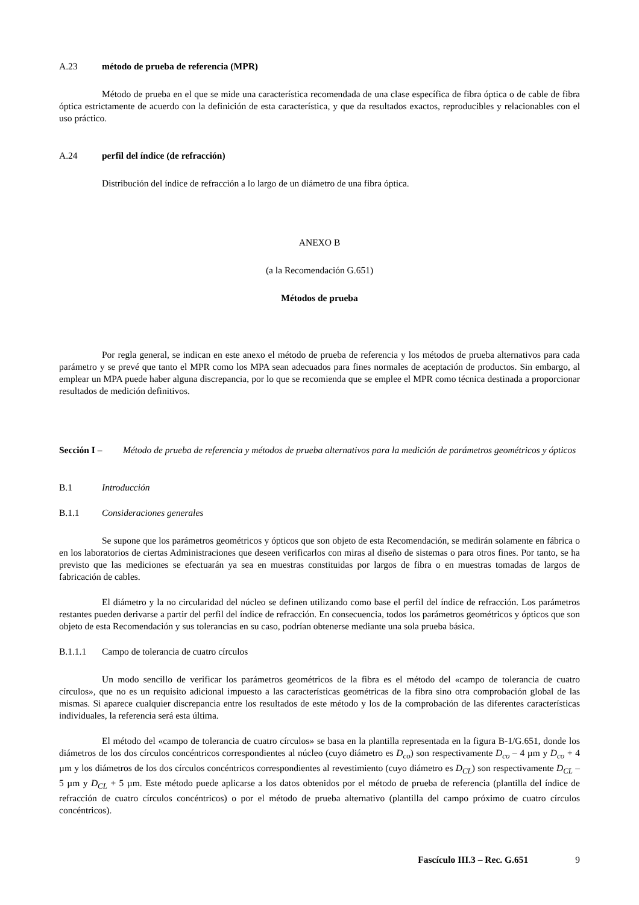A.23 método de prueba de referencia (MPR)
Método de prueba en el que se mide una característica recomendada de una clase específica de fibra óptica o de cable de fibra óptica estrictamente de acuerdo con la definición de esta característica, y que da resultados exactos, reproducibles y relacionables con el uso práctico.
A.24 perfil del índice (de refracción)
Distribución del índice de refracción a lo largo de un diámetro de una fibra óptica.
ANEXO B
(a la Recomendación G.651)
Métodos de prueba
Por regla general, se indican en este anexo el método de prueba de referencia y los métodos de prueba alternativos para cada parámetro y se prevé que tanto el MPR como los MPA sean adecuados para fines normales de aceptación de productos. Sin embargo, al emplear un MPA puede haber alguna discrepancia, por lo que se recomienda que se emplee el MPR como técnica destinada a proporcionar resultados de medición definitivos.
Sección I – Método de prueba de referencia y métodos de prueba alternativos para la medición de parámetros geométricos y ópticos
B.1 Introducción
B.1.1 Consideraciones generales
Se supone que los parámetros geométricos y ópticos que son objeto de esta Recomendación, se medirán solamente en fábrica o en los laboratorios de ciertas Administraciones que deseen verificarlos con miras al diseño de sistemas o para otros fines. Por tanto, se ha previsto que las mediciones se efectuarán ya sea en muestras constituidas por largos de fibra o en muestras tomadas de largos de fabricación de cables.
El diámetro y la no circularidad del núcleo se definen utilizando como base el perfil del índice de refracción. Los parámetros restantes pueden derivarse a partir del perfil del índice de refracción. En consecuencia, todos los parámetros geométricos y ópticos que son objeto de esta Recomendación y sus tolerancias en su caso, podrían obtenerse mediante una sola prueba básica.
B.1.1.1 Campo de tolerancia de cuatro círculos
Un modo sencillo de verificar los parámetros geométricos de la fibra es el método del «campo de tolerancia de cuatro círculos», que no es un requisito adicional impuesto a las características geométricas de la fibra sino otra comprobación global de las mismas. Si aparece cualquier discrepancia entre los resultados de este método y los de la comprobación de las diferentes características individuales, la referencia será esta última.
El método del «campo de tolerancia de cuatro círculos» se basa en la plantilla representada en la figura B-1/G.651, donde los diámetros de los dos círculos concéntricos correspondientes al núcleo (cuyo diámetro es D<sub>co</sub>) son respectivamente D<sub>co</sub> – 4 µm y D<sub>co</sub> + 4 µm y los diámetros de los dos círculos concéntricos correspondientes al revestimiento (cuyo diámetro es D<sub>CL</sub>) son respectivamente D<sub>CL</sub> – 5 µm y D<sub>CL</sub> + 5 µm. Este método puede aplicarse a los datos obtenidos por el método de prueba de referencia (plantilla del índice de refracción de cuatro círculos concéntricos) o por el método de prueba alternativo (plantilla del campo próximo de cuatro círculos concéntricos).
Fascículo III.3 – Rec. G.651 9